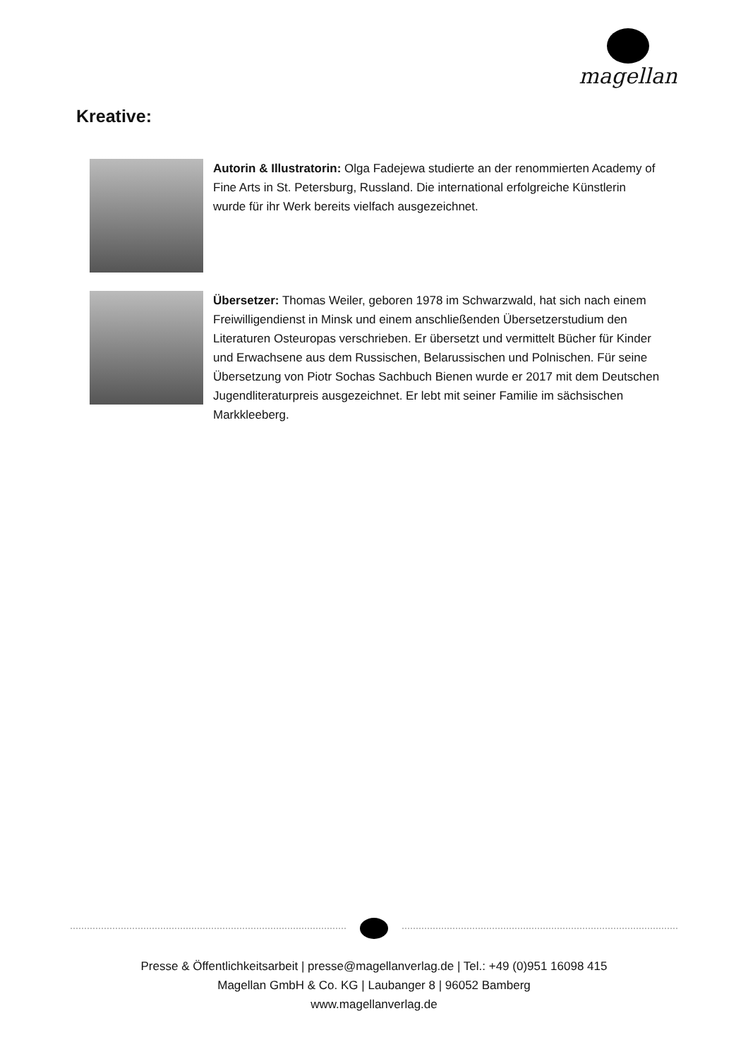magellan
Kreative:
Autorin & Illustratorin: Olga Fadejewa studierte an der renommierten Academy of Fine Arts in St. Petersburg, Russland. Die international erfolgreiche Künstlerin wurde für ihr Werk bereits vielfach ausgezeichnet.
Übersetzer: Thomas Weiler, geboren 1978 im Schwarzwald, hat sich nach einem Freiwilligendienst in Minsk und einem anschließenden Übersetzerstudium den Literaturen Osteuropas verschrieben. Er übersetzt und vermittelt Bücher für Kinder und Erwachsene aus dem Russischen, Belarussischen und Polnischen. Für seine Übersetzung von Piotr Sochas Sachbuch Bienen wurde er 2017 mit dem Deutschen Jugendliteraturpreis ausgezeichnet. Er lebt mit seiner Familie im sächsischen Markkleeberg.
Presse & Öffentlichkeitsarbeit | presse@magellanverlag.de | Tel.: +49 (0)951 16098 415
Magellan GmbH & Co. KG | Laubanger 8 | 96052 Bamberg
www.magellanverlag.de